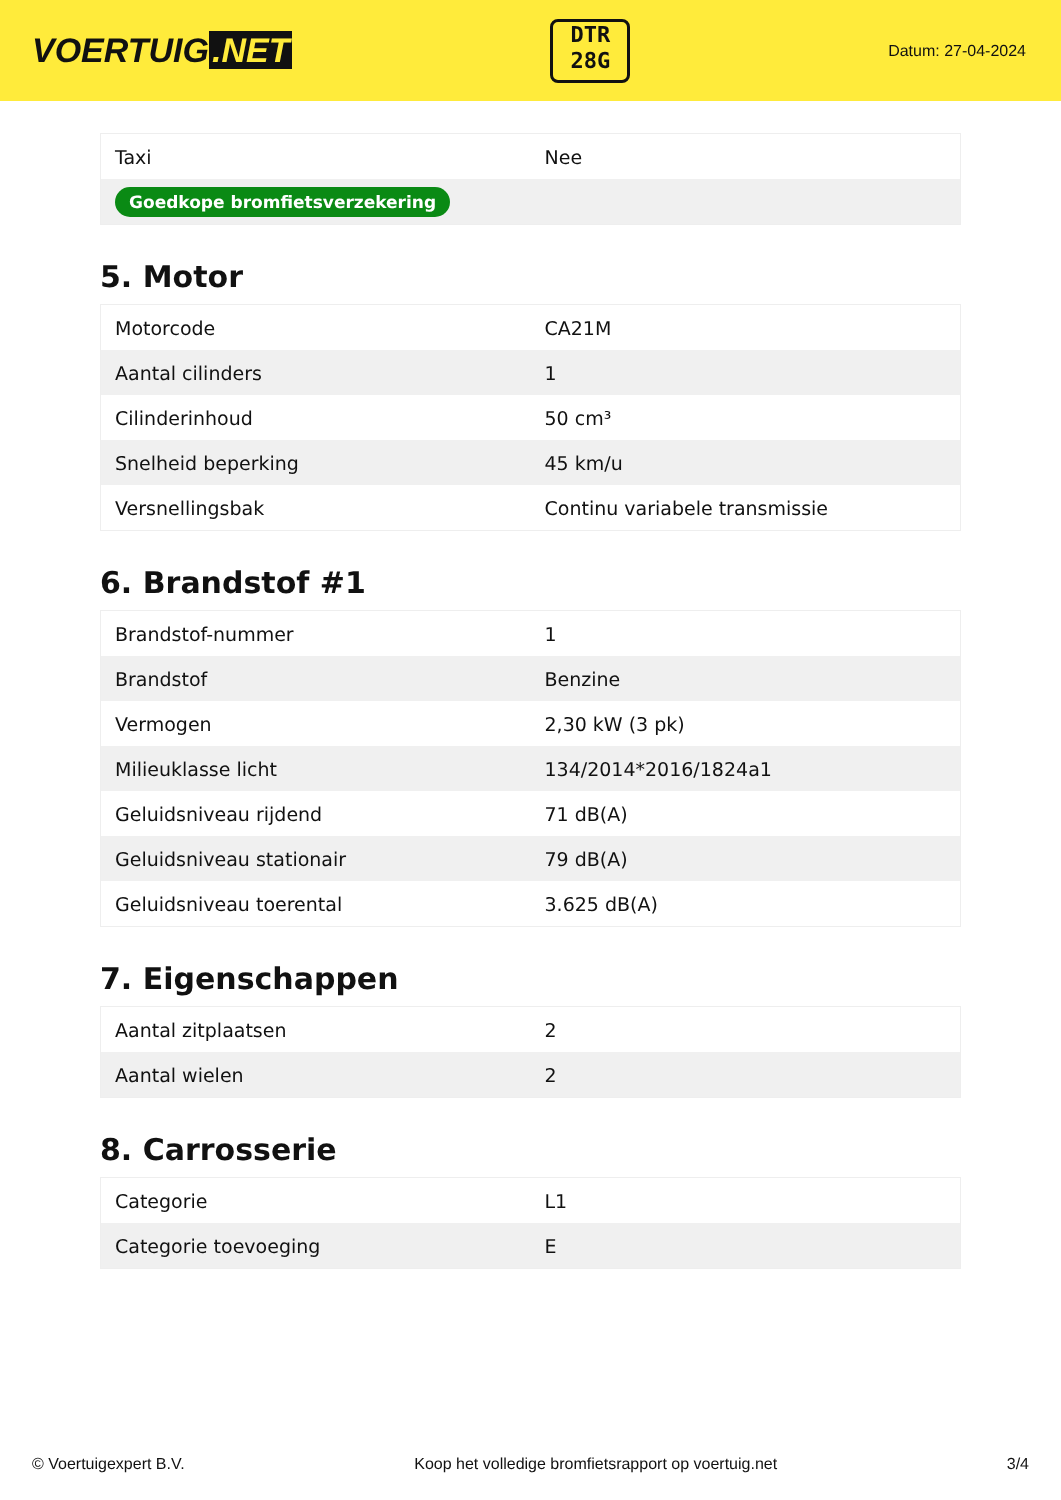VOERTUIG.NET
DTR
28G
Datum: 27-04-2024
| Taxi | Nee |
| Goedkope bromfietsverzekering | |
5. Motor
| Motorcode | CA21M |
| Aantal cilinders | 1 |
| Cilinderinhoud | 50 cm³ |
| Snelheid beperking | 45 km/u |
| Versnellingsbak | Continu variabele transmissie |
6. Brandstof #1
| Brandstof-nummer | 1 |
| Brandstof | Benzine |
| Vermogen | 2,30 kW (3 pk) |
| Milieuklasse licht | 134/2014*2016/1824a1 |
| Geluidsniveau rijdend | 71 dB(A) |
| Geluidsniveau stationair | 79 dB(A) |
| Geluidsniveau toerental | 3.625 dB(A) |
7. Eigenschappen
| Aantal zitplaatsen | 2 |
| Aantal wielen | 2 |
8. Carrosserie
| Categorie | L1 |
| Categorie toevoeging | E |
© Voertuigexpert B.V. Koop het volledige bromfietsrapport op voertuig.net 3/4